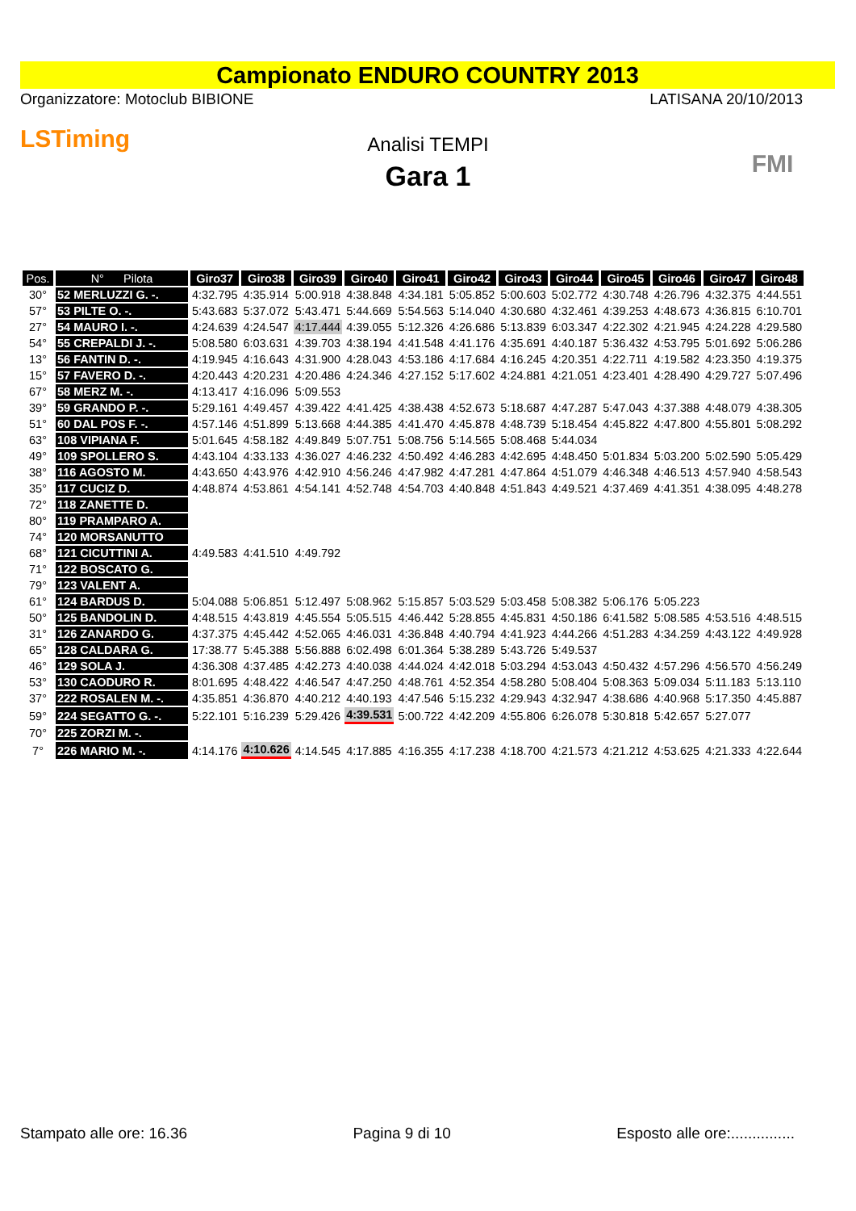Campionato ENDURO COUNTRY 2013
Organizzatore: Motoclub BIBIONE LATISANA 20/10/2013
LSTiming
Analisi TEMPI
Gara 1
FMI
| Pos. | N° Pilota | Giro37 | Giro38 | Giro39 | Giro40 | Giro41 | Giro42 | Giro43 | Giro44 | Giro45 | Giro46 | Giro47 | Giro48 |
| --- | --- | --- | --- | --- | --- | --- | --- | --- | --- | --- | --- | --- | --- |
| 30° | 52 MERLUZZI G. -. | 4:32.795 | 4:35.914 | 5:00.918 | 4:38.848 | 4:34.181 | 5:05.852 | 5:00.603 | 5:02.772 | 4:30.748 | 4:26.796 | 4:32.375 | 4:44.551 |
| 57° | 53 PILTE O. -. | 5:43.683 | 5:37.072 | 5:43.471 | 5:44.669 | 5:54.563 | 5:14.040 | 4:30.680 | 4:32.461 | 4:39.253 | 4:48.673 | 4:36.815 | 6:10.701 |
| 27° | 54 MAURO I. -. | 4:24.639 | 4:24.547 | 4:17.444 | 4:39.055 | 5:12.326 | 4:26.686 | 5:13.839 | 6:03.347 | 4:22.302 | 4:21.945 | 4:24.228 | 4:29.580 |
| 54° | 55 CREPALDI J. -. | 5:08.580 | 6:03.631 | 4:39.703 | 4:38.194 | 4:41.548 | 4:41.176 | 4:35.691 | 4:40.187 | 5:36.432 | 4:53.795 | 5:01.692 | 5:06.286 |
| 13° | 56 FANTIN D. -. | 4:19.945 | 4:16.643 | 4:31.900 | 4:28.043 | 4:53.186 | 4:17.684 | 4:16.245 | 4:20.351 | 4:22.711 | 4:19.582 | 4:23.350 | 4:19.375 |
| 15° | 57 FAVERO D. -. | 4:20.443 | 4:20.231 | 4:20.486 | 4:24.346 | 4:27.152 | 5:17.602 | 4:24.881 | 4:21.051 | 4:23.401 | 4:28.490 | 4:29.727 | 5:07.496 |
| 67° | 58 MERZ M. -. | 4:13.417 | 4:16.096 | 5:09.553 | | | | | | | | | |
| 39° | 59 GRANDO P. -. | 5:29.161 | 4:49.457 | 4:39.422 | 4:41.425 | 4:38.438 | 4:52.673 | 5:18.687 | 4:47.287 | 5:47.043 | 4:37.388 | 4:48.079 | 4:38.305 |
| 51° | 60 DAL POS F. -. | 4:57.146 | 4:51.899 | 5:13.668 | 4:44.385 | 4:41.470 | 4:45.878 | 4:48.739 | 5:18.454 | 4:45.822 | 4:47.800 | 4:55.801 | 5:08.292 |
| 63° | 108 VIPIANA F. | 5:01.645 | 4:58.182 | 4:49.849 | 5:07.751 | 5:08.756 | 5:14.565 | 5:08.468 | 5:44.034 | | | | |
| 49° | 109 SPOLLERO S. | 4:43.104 | 4:33.133 | 4:36.027 | 4:46.232 | 4:50.492 | 4:46.283 | 4:42.695 | 4:48.450 | 5:01.834 | 5:03.200 | 5:02.590 | 5:05.429 |
| 38° | 116 AGOSTO M. | 4:43.650 | 4:43.976 | 4:42.910 | 4:56.246 | 4:47.982 | 4:47.281 | 4:47.864 | 4:51.079 | 4:46.348 | 4:46.513 | 4:57.940 | 4:58.543 |
| 35° | 117 CUCIZ D. | 4:48.874 | 4:53.861 | 4:54.141 | 4:52.748 | 4:54.703 | 4:40.848 | 4:51.843 | 4:49.521 | 4:37.469 | 4:41.351 | 4:38.095 | 4:48.278 |
| 72° | 118 ZANETTE D. | | | | | | | | | | | | |
| 80° | 119 PRAMPARO A. | | | | | | | | | | | | |
| 74° | 120 MORSANUTTO | | | | | | | | | | | | |
| 68° | 121 CICUTTINI A. | 4:49.583 | 4:41.510 | 4:49.792 | | | | | | | | | |
| 71° | 122 BOSCATO G. | | | | | | | | | | | | |
| 79° | 123 VALENT A. | | | | | | | | | | | | |
| 61° | 124 BARDUS D. | 5:04.088 | 5:06.851 | 5:12.497 | 5:08.962 | 5:15.857 | 5:03.529 | 5:03.458 | 5:08.382 | 5:06.176 | 5:05.223 | | |
| 50° | 125 BANDOLIN D. | 4:48.515 | 4:43.819 | 4:45.554 | 5:05.515 | 4:46.442 | 5:28.855 | 4:45.831 | 4:50.186 | 6:41.582 | 5:08.585 | 4:53.516 | 4:48.515 |
| 31° | 126 ZANARDO G. | 4:37.375 | 4:45.442 | 4:52.065 | 4:46.031 | 4:36.848 | 4:40.794 | 4:41.923 | 4:44.266 | 4:51.283 | 4:34.259 | 4:43.122 | 4:49.928 |
| 65° | 128 CALDARA G. | 17:38.77 | 5:45.388 | 5:56.888 | 6:02.498 | 6:01.364 | 5:38.289 | 5:43.726 | 5:49.537 | | | | |
| 46° | 129 SOLA J. | 4:36.308 | 4:37.485 | 4:42.273 | 4:40.038 | 4:44.024 | 4:42.018 | 5:03.294 | 4:53.043 | 4:50.432 | 4:57.296 | 4:56.570 | 4:56.249 |
| 53° | 130 CAODURO R. | 8:01.695 | 4:48.422 | 4:46.547 | 4:47.250 | 4:48.761 | 4:52.354 | 4:58.280 | 5:08.404 | 5:08.363 | 5:09.034 | 5:11.183 | 5:13.110 |
| 37° | 222 ROSALEN M. -. | 4:35.851 | 4:36.870 | 4:40.212 | 4:40.193 | 4:47.546 | 5:15.232 | 4:29.943 | 4:32.947 | 4:38.686 | 4:40.968 | 5:17.350 | 4:45.887 |
| 59° | 224 SEGATTO G. -. | 5:22.101 | 5:16.239 | 5:29.426 | 4:39.531 | 5:00.722 | 4:42.209 | 4:55.806 | 6:26.078 | 5:30.818 | 5:42.657 | 5:27.077 | |
| 70° | 225 ZORZI M. -. | | | | | | | | | | | | |
| 7° | 226 MARIO M. -. | 4:14.176 | 4:10.626 | 4:14.545 | 4:17.885 | 4:16.355 | 4:17.238 | 4:18.700 | 4:21.573 | 4:21.212 | 4:53.625 | 4:21.333 | 4:22.644 |
Stampato alle ore: 16.36 Pagina 9 di 10 Esposto alle ore:...............